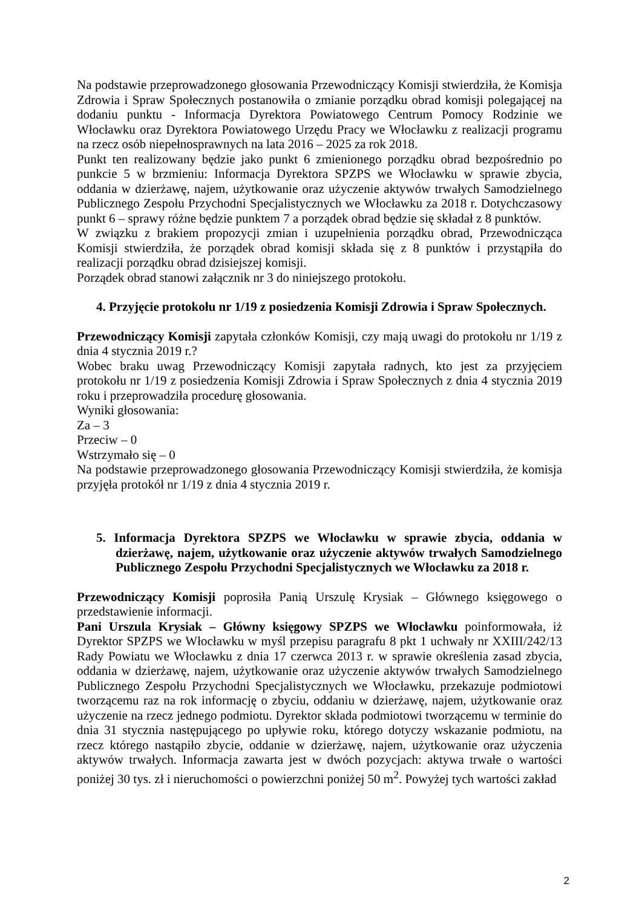Na podstawie przeprowadzonego głosowania Przewodniczący Komisji stwierdziła, że Komisja Zdrowia i Spraw Społecznych postanowiła o zmianie porządku obrad komisji polegającej na dodaniu punktu - Informacja Dyrektora Powiatowego Centrum Pomocy Rodzinie we Włocławku oraz Dyrektora Powiatowego Urzędu Pracy we Włocławku z realizacji programu na rzecz osób niepełnosprawnych na lata 2016 – 2025 za rok 2018.
Punkt ten realizowany będzie jako punkt 6 zmienionego porządku obrad bezpośrednio po punkcie 5 w brzmieniu: Informacja Dyrektora SPZPS we Włocławku w sprawie zbycia, oddania w dzierżawę, najem, użytkowanie oraz użyczenie aktywów trwałych Samodzielnego Publicznego Zespołu Przychodni Specjalistycznych we Włocławku za 2018 r. Dotychczasowy punkt 6 – sprawy różne będzie punktem 7 a porządek obrad będzie się składał z 8 punktów.
W związku z brakiem propozycji zmian i uzupełnienia porządku obrad, Przewodnicząca Komisji stwierdziła, że porządek obrad komisji składa się z 8 punktów i przystąpiła do realizacji porządku obrad dzisiejszej komisji.
Porządek obrad stanowi załącznik nr 3 do niniejszego protokołu.
4. Przyjęcie protokołu nr 1/19 z posiedzenia Komisji Zdrowia i Spraw Społecznych.
Przewodniczący Komisji zapytała członków Komisji, czy mają uwagi do protokołu nr 1/19 z dnia 4 stycznia 2019 r.?
Wobec braku uwag Przewodniczący Komisji zapytała radnych, kto jest za przyjęciem protokołu nr 1/19 z posiedzenia Komisji Zdrowia i Spraw Społecznych z dnia 4 stycznia 2019 roku i przeprowadziła procedurę głosowania.
Wyniki głosowania:
Za – 3
Przeciw – 0
Wstrzymało się – 0
Na podstawie przeprowadzonego głosowania Przewodniczący Komisji stwierdziła, że komisja przyjęła protokół nr 1/19 z dnia 4 stycznia 2019 r.
5. Informacja Dyrektora SPZPS we Włocławku w sprawie zbycia, oddania w dzierżawę, najem, użytkowanie oraz użyczenie aktywów trwałych Samodzielnego Publicznego Zespołu Przychodni Specjalistycznych we Włocławku za 2018 r.
Przewodniczący Komisji poprosiła Panią Urszulę Krysiak – Głównego księgowego o przedstawienie informacji.
Pani Urszula Krysiak – Główny księgowy SPZPS we Włocławku poinformowała, iż Dyrektor SPZPS we Włocławku w myśl przepisu paragrafu 8 pkt 1 uchwały nr XXIII/242/13 Rady Powiatu we Włocławku z dnia 17 czerwca 2013 r. w sprawie określenia zasad zbycia, oddania w dzierżawę, najem, użytkowanie oraz użyczenie aktywów trwałych Samodzielnego Publicznego Zespołu Przychodni Specjalistycznych we Włocławku, przekazuje podmiotowi tworzącemu raz na rok informację o zbyciu, oddaniu w dzierżawę, najem, użytkowanie oraz użyczenie na rzecz jednego podmiotu. Dyrektor składa podmiotowi tworzącemu w terminie do dnia 31 stycznia następującego po upływie roku, którego dotyczy wskazanie podmiotu, na rzecz którego nastąpiło zbycie, oddanie w dzierżawę, najem, użytkowanie oraz użyczenia aktywów trwałych. Informacja zawarta jest w dwóch pozycjach: aktywa trwałe o wartości poniżej 30 tys. zł i nieruchomości o powierzchni poniżej 50 m<sup>2</sup>. Powyżej tych wartości zakład
2